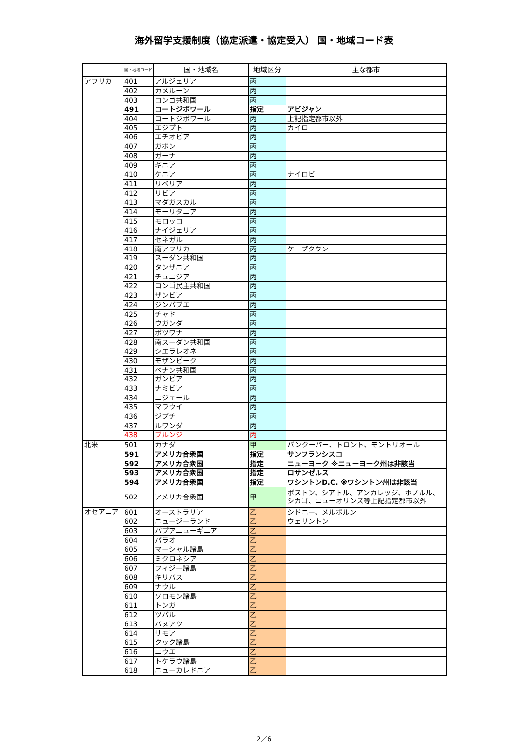海外留学支援制度（協定派遣・協定受入） 国・地域コード表
| | 国・地域コード | 国・地域名 | 地域区分 | 主な都市 |
| --- | --- | --- | --- | --- |
| アフリカ | 401 | アルジェリア | 丙 | |
| | 402 | カメルーン | 丙 | |
| | 403 | コンゴ共和国 | 丙 | |
| | 491 | コートジボワール | 指定 | アビジャン |
| | 404 | コートジボワール | 丙 | 上記指定都市以外 |
| | 405 | エジプト | 丙 | カイロ |
| | 406 | エチオピア | 丙 | |
| | 407 | ガボン | 丙 | |
| | 408 | ガーナ | 丙 | |
| | 409 | ギニア | 丙 | |
| | 410 | ケニア | 丙 | ナイロビ |
| | 411 | リベリア | 丙 | |
| | 412 | リビア | 丙 | |
| | 413 | マダガスカル | 丙 | |
| | 414 | モーリタニア | 丙 | |
| | 415 | モロッコ | 丙 | |
| | 416 | ナイジェリア | 丙 | |
| | 417 | セネガル | 丙 | |
| | 418 | 南アフリカ | 丙 | ケープタウン |
| | 419 | スーダン共和国 | 丙 | |
| | 420 | タンザニア | 丙 | |
| | 421 | チュニジア | 丙 | |
| | 422 | コンゴ民主共和国 | 丙 | |
| | 423 | ザンビア | 丙 | |
| | 424 | ジンバブエ | 丙 | |
| | 425 | チャド | 丙 | |
| | 426 | ウガンダ | 丙 | |
| | 427 | ボツワナ | 丙 | |
| | 428 | 南スーダン共和国 | 丙 | |
| | 429 | シエラレオネ | 丙 | |
| | 430 | モザンビーク | 丙 | |
| | 431 | ベナン共和国 | 丙 | |
| | 432 | ガンビア | 丙 | |
| | 433 | ナミビア | 丙 | |
| | 434 | ニジェール | 丙 | |
| | 435 | マラウイ | 丙 | |
| | 436 | ジブチ | 丙 | |
| | 437 | ルワンダ | 丙 | |
| | 438 | ブルンジ | 丙 | |
| 北米 | 501 | カナダ | 甲 | バンクーバー、トロント、モントリオール |
| | 591 | アメリカ合衆国 | 指定 | サンフランシスコ |
| | 592 | アメリカ合衆国 | 指定 | ニューヨーク ※ニューヨーク州は非該当 |
| | 593 | アメリカ合衆国 | 指定 | ロサンゼルス |
| | 594 | アメリカ合衆国 | 指定 | ワシントンD.C. ※ワシントン州は非該当 |
| | 502 | アメリカ合衆国 | 甲 | ボストン、シアトル、アンカレッジ、ホノルル、シカゴ、ニューオリンズ等上記指定都市以外 |
| オセアニア | 601 | オーストラリア | 乙 | シドニー、メルボルン |
| | 602 | ニュージーランド | 乙 | ウェリントン |
| | 603 | パプアニューギニア | 乙 | |
| | 604 | パラオ | 乙 | |
| | 605 | マーシャル諸島 | 乙 | |
| | 606 | ミクロネシア | 乙 | |
| | 607 | フィジー諸島 | 乙 | |
| | 608 | キリバス | 乙 | |
| | 609 | ナウル | 乙 | |
| | 610 | ソロモン諸島 | 乙 | |
| | 611 | トンガ | 乙 | |
| | 612 | ツバル | 乙 | |
| | 613 | バヌアツ | 乙 | |
| | 614 | サモア | 乙 | |
| | 615 | クック諸島 | 乙 | |
| | 616 | ニウエ | 乙 | |
| | 617 | トケラウ諸島 | 乙 | |
| | 618 | ニューカレドニア | 乙 | |
2／6